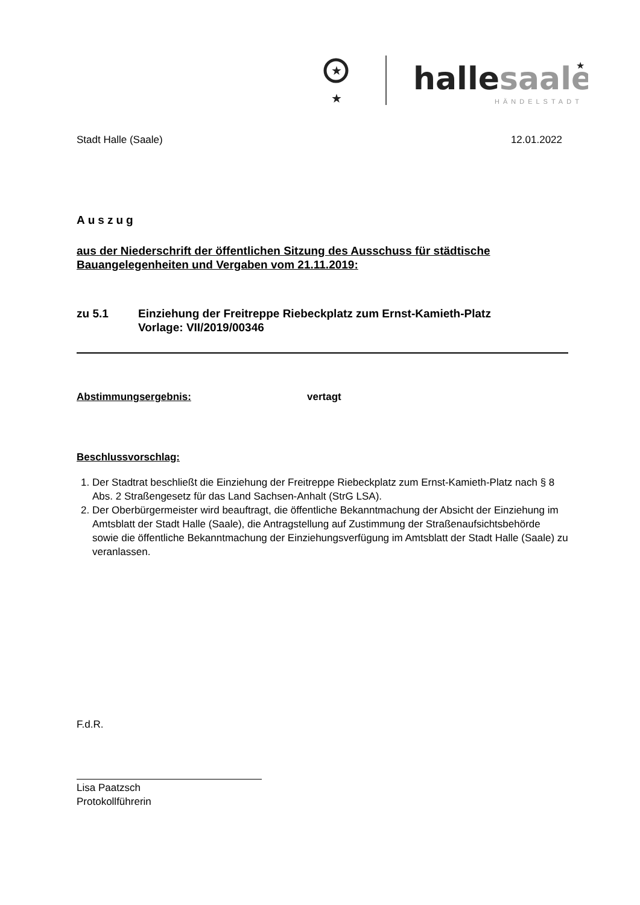★
★
hallesaale
HÄNDELSTADT
★
Stadt Halle (Saale) 12.01.2022
Auszug
aus der Niederschrift der öffentlichen Sitzung des Ausschuss für städtische Bauangelegenheiten und Vergaben vom 21.11.2019:
zu 5.1 Einziehung der Freitreppe Riebeckplatz zum Ernst-Kamieth-Platz
Vorlage: VII/2019/00346
Abstimmungsergebnis: vertagt
Beschlussvorschlag:
1. Der Stadtrat beschließt die Einziehung der Freitreppe Riebeckplatz zum Ernst-Kamieth-Platz nach § 8 Abs. 2 Straßengesetz für das Land Sachsen-Anhalt (StrG LSA).
2. Der Oberbürgermeister wird beauftragt, die öffentliche Bekanntmachung der Absicht der Einziehung im Amtsblatt der Stadt Halle (Saale), die Antragstellung auf Zustimmung der Straßenaufsichtsbehörde sowie die öffentliche Bekanntmachung der Einziehungsverfügung im Amtsblatt der Stadt Halle (Saale) zu veranlassen.
F.d.R.
Lisa Paatzsch
Protokollführerin